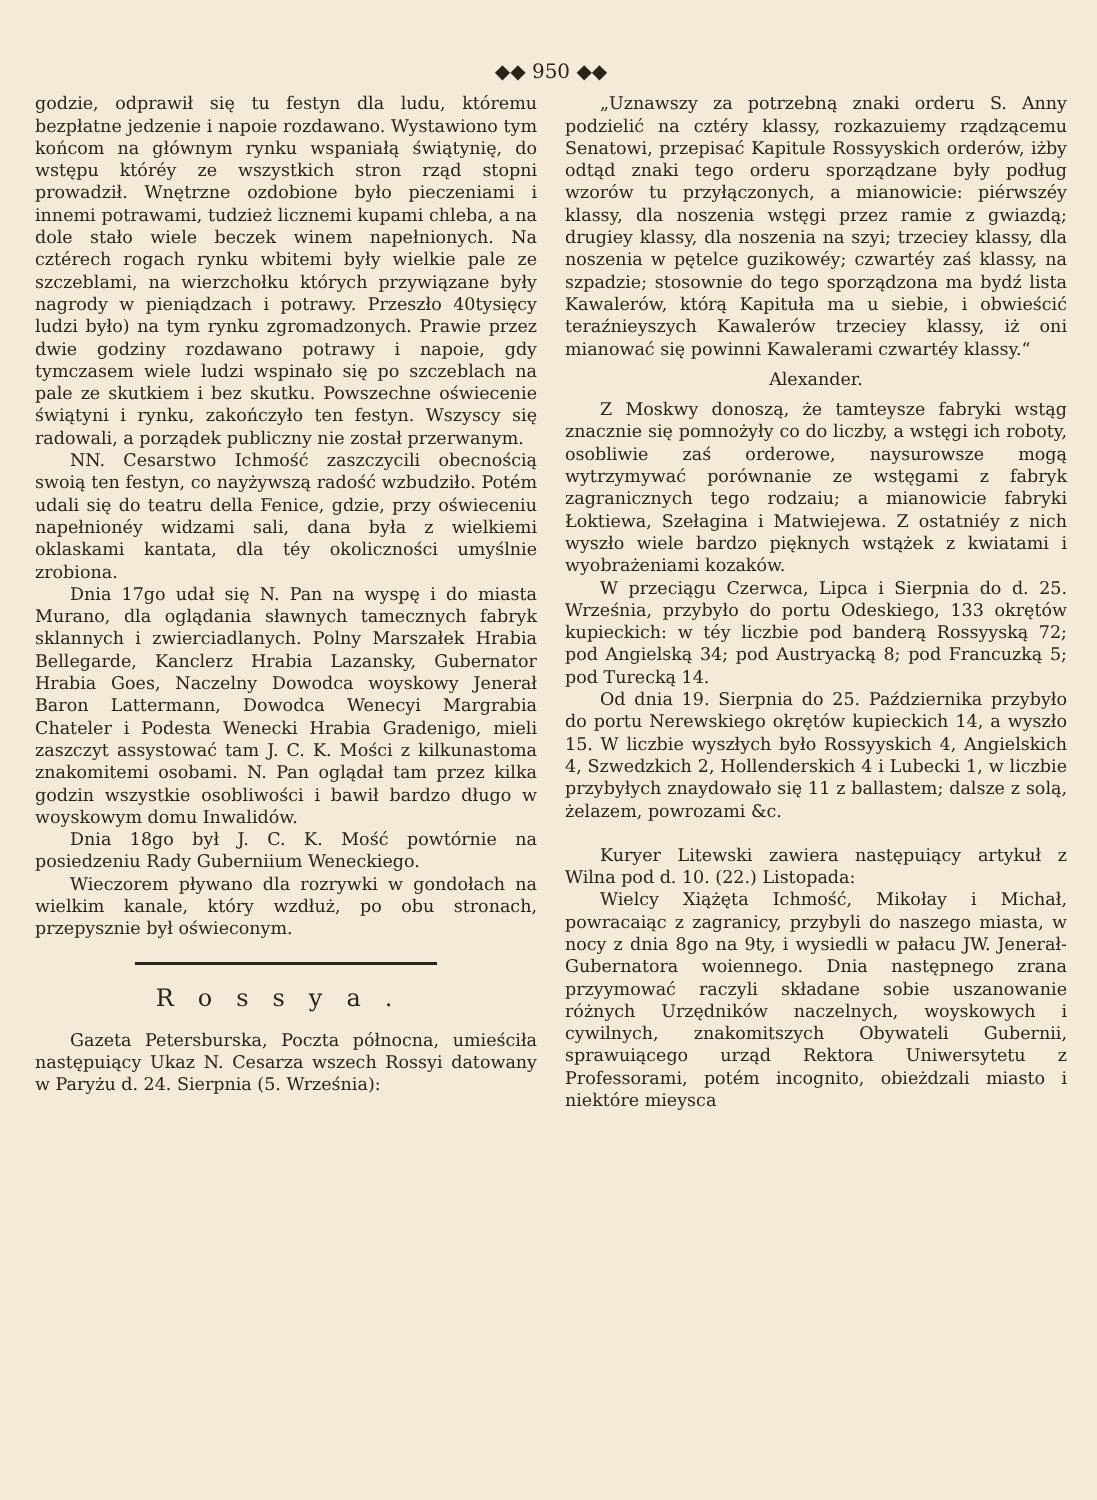◆◆ 950 ◆◆
godzie, odprawił się tu festyn dla ludu, któremu bezpłatne jedzenie i napoie rozdawano. Wystawiono tym końcom na głównym rynku wspaniałą świątynię, do wstępu któréy ze wszystkich stron rząd stopni prowadził. Wnętrzne ozdobione było pieczeniami i innemi potrawami, tudzież licznemi kupami chleba, a na dole stało wiele beczek winem napełnionych. Na cztérech rogach rynku wbitemi były wielkie pale ze szczeblami, na wierzchołku których przywiązane były nagrody w pieniądzach i potrawy. Przeszło 40tysięcy ludzi było) na tym rynku zgromadzonych. Prawie przez dwie godziny rozdawano potrawy i napoie, gdy tymczasem wiele ludzi wspinało się po szczeblach na pale ze skutkiem i bez skutku. Powszechne oświecenie świątyni i rynku, zakończyło ten festyn. Wszyscy się radowali, a porządek publiczny nie został przerwanym.
NN. Cesarstwo Ichmość zaszczycili obecnością swoią ten festyn, co nayżywszą radość wzbudziło. Potém udali się do teatru della Fenice, gdzie, przy oświeceniu napełnionéy widzami sali, dana była z wielkiemi oklaskami kantata, dla téy okoliczności umyślnie zrobiona.
Dnia 17go udał się N. Pan na wyspę i do miasta Murano, dla oglądania sławnych tamecznych fabryk sklannych i zwierciadlanych. Polny Marszałek Hrabia Bellegarde, Kanclerz Hrabia Lazansky, Gubernator Hrabia Goes, Naczelny Dowodca woyskowy Jenerał Baron Lattermann, Dowodca Wenecyi Margrabia Chateler i Podesta Wenecki Hrabia Gradenigo, mieli zaszczyt assystować tam J. C. K. Mości z kilkunastoma znakomitemi osobami. N. Pan oglądał tam przez kilka godzin wszystkie osobliwości i bawił bardzo długo w woyskowym domu Inwalidów.
Dnia 18go był J. C. K. Mość powtórnie na posiedzeniu Rady Guberniium Weneckiego.
Wieczorem pływano dla rozrywki w gondołach na wielkim kanale, który wzdłuż, po obu stronach, przepysznie był oświeconym.
Rossya.
Gazeta Petersburska, Poczta północna, umieściła następuiący Ukaz N. Cesarza wszech Rossyi datowany w Paryżu d. 24. Sierpnia (5. Września):
„Uznawszy za potrzebną znaki orderu S. Anny podzielić na cztéry klassy, rozkazuiemy rządzącemu Senatowi, przepisać Kapitule Rossyyskich orderów, iżby odtąd znaki tego orderu sporządzane były podług wzorów tu przyłączonych, a mianowicie: piérwszéy klassy, dla noszenia wstęgi przez ramie z gwiazdą; drugiey klassy, dla noszenia na szyi; trzeciey klassy, dla noszenia w pętelce guzikowéy; czwartéy zaś klassy, na szpadzie; stosownie do tego sporządzona ma bydź lista Kawalerów, którą Kapituła ma u siebie, i obwieścić teraźnieyszych Kawalerów trzeciey klassy, iż oni mianować się powinni Kawalerami czwartéy klassy.“
Alexander.
Z Moskwy donoszą, że tamteysze fabryki wstąg znacznie się pomnożyły co do liczby, a wstęgi ich roboty, osobliwie zaś orderowe, naysurowsze mogą wytrzymywać porównanie ze wstęgami z fabryk zagranicznych tego rodzaiu; a mianowicie fabryki Łoktiewa, Szełagina i Matwiejewa. Z ostatniéy z nich wyszło wiele bardzo pięknych wstążek z kwiatami i wyobrażeniami kozaków.
W przeciągu Czerwca, Lipca i Sierpnia do d. 25. Września, przybyło do portu Odeskiego, 133 okrętów kupieckich: w téy liczbie pod banderą Rossyyską 72; pod Angielską 34; pod Austryacką 8; pod Francuzką 5; pod Turecką 14.
Od dnia 19. Sierpnia do 25. Października przybyło do portu Nerewskiego okrętów kupieckich 14, a wyszło 15. W liczbie wyszłych było Rossyyskich 4, Angielskich 4, Szwedzkich 2, Hollenderskich 4 i Lubecki 1, w liczbie przybyłych znaydowało się 11 z ballastem; dalsze z solą, żelazem, powrozami &c.
Kuryer Litewski zawiera następuiący artykuł z Wilna pod d. 10. (22.) Listopada:
Wielcy Xiążęta Ichmość, Mikołay i Michał, powracaiąc z zagranicy, przybyli do naszego miasta, w nocy z dnia 8go na 9ty, i wysiedli w pałacu JW. Jenerał-Gubernatora woiennego. Dnia następnego zrana przyymować raczyli składane sobie uszanowanie różnych Urzędników naczelnych, woyskowych i cywilnych, znakomitszych Obywateli Gubernii, sprawuiącego urząd Rektora Uniwersytetu z Professorami, potém incognito, obieżdzali miasto i niektóre mieysca